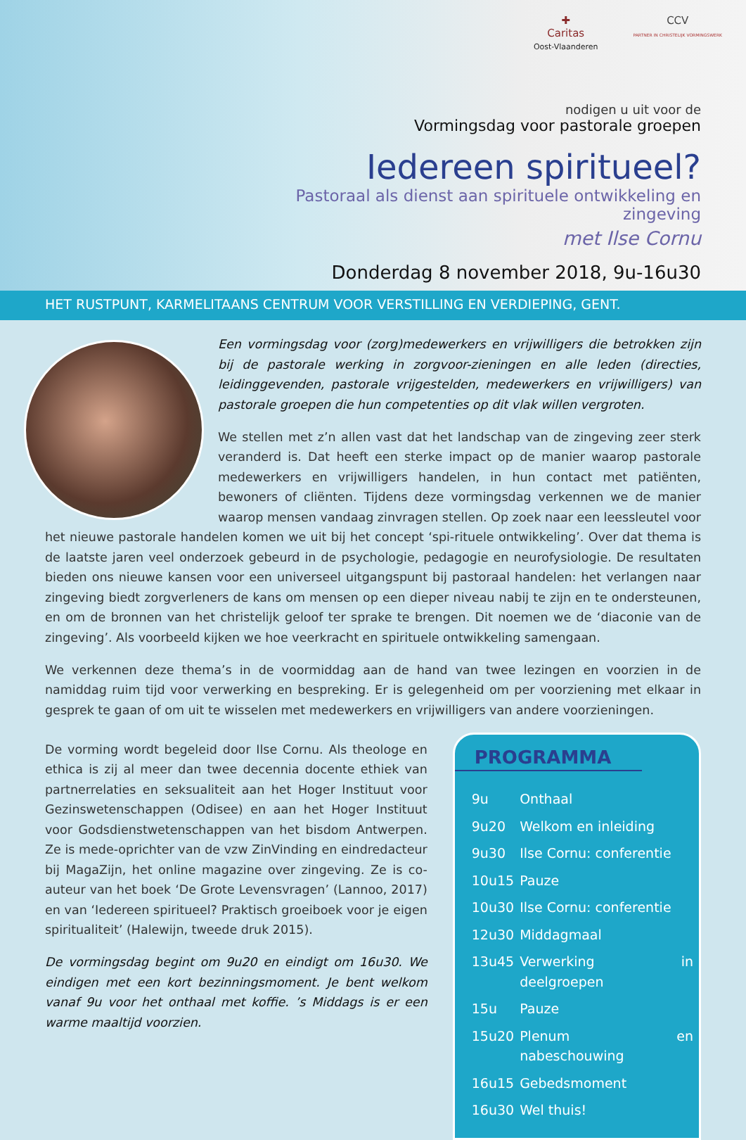✚
Caritas
Oost-Vlaanderen
CCV
PARTNER IN CHRISTELIJK VORMINGSWERK
nodigen u uit voor de
Vormingsdag voor pastorale groepen
Iedereen spiritueel?
Pastoraal als dienst aan spirituele ontwikkeling en zingeving
met Ilse Cornu
Donderdag 8 november 2018, 9u-16u30
HET RUSTPUNT, KARMELITAANS CENTRUM VOOR VERSTILLING EN VERDIEPING, GENT.
Een vormingsdag voor (zorg)medewerkers en vrijwilligers die betrokken zijn bij de pastorale werking in zorgvoor-zieningen en alle leden (directies, leidinggevenden, pastorale vrijgestelden, medewerkers en vrijwilligers) van pastorale groepen die hun competenties op dit vlak willen vergroten.
We stellen met z’n allen vast dat het landschap van de zingeving zeer sterk veranderd is. Dat heeft een sterke impact op de manier waarop pastorale medewerkers en vrijwilligers handelen, in hun contact met patiënten, bewoners of cliënten. Tijdens deze vormingsdag verkennen we de manier waarop mensen vandaag zinvragen stellen. Op zoek naar een leessleutel voor het nieuwe pastorale handelen komen we uit bij het concept ‘spi-rituele ontwikkeling’. Over dat thema is de laatste jaren veel onderzoek gebeurd in de psychologie, pedagogie en neurofysiologie. De resultaten bieden ons nieuwe kansen voor een universeel uitgangspunt bij pastoraal handelen: het verlangen naar zingeving biedt zorgverleners de kans om mensen op een dieper niveau nabij te zijn en te ondersteunen, en om de bronnen van het christelijk geloof ter sprake te brengen. Dit noemen we de ‘diaconie van de zingeving’. Als voorbeeld kijken we hoe veerkracht en spirituele ontwikkeling samengaan.
We verkennen deze thema’s in de voormiddag aan de hand van twee lezingen en voorzien in de namiddag ruim tijd voor verwerking en bespreking. Er is gelegenheid om per voorziening met elkaar in gesprek te gaan of om uit te wisselen met medewerkers en vrijwilligers van andere voorzieningen.
De vorming wordt begeleid door Ilse Cornu. Als theologe en ethica is zij al meer dan twee decennia docente ethiek van partnerrelaties en seksualiteit aan het Hoger Instituut voor Gezinswetenschappen (Odisee) en aan het Hoger Instituut voor Godsdienstwetenschappen van het bisdom Antwerpen. Ze is mede-oprichter van de vzw ZinVinding en eindredacteur bij MagaZijn, het online magazine over zingeving. Ze is co-auteur van het boek ‘De Grote Levensvragen’ (Lannoo, 2017) en van ‘Iedereen spiritueel? Praktisch groeiboek voor je eigen spiritualiteit’ (Halewijn, tweede druk 2015).
De vormingsdag begint om 9u20 en eindigt om 16u30. We eindigen met een kort bezinningsmoment. Je bent welkom vanaf 9u voor het onthaal met koffie. ’s Middags is er een warme maaltijd voorzien.
PROGRAMMA
| 9u | Onthaal |
| 9u20 | Welkom en inleiding |
| 9u30 | Ilse Cornu: conferentie |
| 10u15 | Pauze |
| 10u30 | Ilse Cornu: conferentie |
| 12u30 | Middagmaal |
| 13u45 | Verwerking in deelgroepen |
| 15u | Pauze |
| 15u20 | Plenum en nabeschouwing |
| 16u15 | Gebedsmoment |
| 16u30 | Wel thuis! |